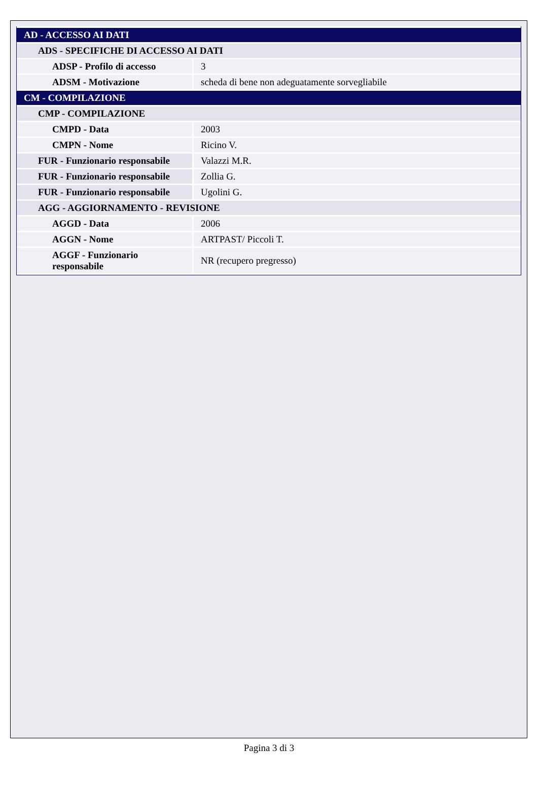| AD - ACCESSO AI DATI | |
| ADS - SPECIFICHE DI ACCESSO AI DATI | |
| ADSP - Profilo di accesso | 3 |
| ADSM - Motivazione | scheda di bene non adeguatamente sorvegliabile |
| CM - COMPILAZIONE | |
| CMP - COMPILAZIONE | |
| CMPD - Data | 2003 |
| CMPN - Nome | Ricino V. |
| FUR - Funzionario responsabile | Valazzi M.R. |
| FUR - Funzionario responsabile | Zollia G. |
| FUR - Funzionario responsabile | Ugolini G. |
| AGG - AGGIORNAMENTO - REVISIONE | |
| AGGD - Data | 2006 |
| AGGN - Nome | ARTPAST/ Piccoli T. |
| AGGF - Funzionario responsabile | NR (recupero pregresso) |
Pagina 3 di 3